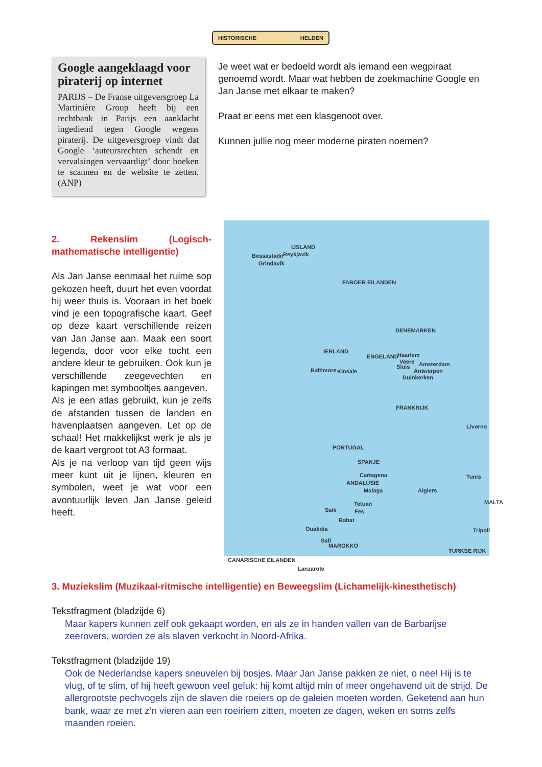HISTORISCHE HELDEN
Google aangeklaagd voor piraterij op internet
PARIJS – De Franse uitgeversgroep La Martinière Group heeft bij een rechtbank in Parijs een aanklacht ingediend tegen Google wegens piraterij. De uitgeversgroep vindt dat Google ‘auteursrechten schendt en vervalsingen vervaardigt’ door boeken te scannen en de website te zetten. (ANP)
Je weet wat er bedoeld wordt als iemand een wegpiraat genoemd wordt. Maar wat hebben de zoekmachine Google en Jan Janse met elkaar te maken?
Praat er eens met een klasgenoot over.
Kunnen jullie nog meer moderne piraten noemen?
2. Rekenslim (Logisch-mathematische intelligentie)
Als Jan Janse eenmaal het ruime sop gekozen heeft, duurt het even voordat hij weer thuis is. Vooraan in het boek vind je een topografische kaart. Geef op deze kaart verschillende reizen van Jan Janse aan. Maak een soort legenda, door voor elke tocht een andere kleur te gebruiken. Ook kun je verschillende zeegevechten en kapingen met symbooltjes aangeven.
Als je een atlas gebruikt, kun je zelfs de afstanden tussen de landen en havenplaatsen aangeven. Let op de schaal! Het makkelijkst werk je als je de kaart vergroot tot A3 formaat.
Als je na verloop van tijd geen wijs meer kunt uit je lijnen, kleuren en symbolen, weet je wat voor een avontuurlijk leven Jan Janse geleid heeft.
IJSLAND
Bessastadir Reykjavik
Grindavik
FAROER EILANDEN
DENEMARKEN
IERLAND
ENGELAND
Baltimore Kinsale
Haarlem
Veere
Sluis Amsterdam
Antwerpen
Duinkerken
FRANKRIJK
PORTUGAL
SPANJE
Cartagena
ANDALUSIE
Malaga
Livorno
Tunis
Algiers
MALTA Tetuan
Fes Salé
Rabat
Oualidia
Safi
MAROKKO
CANARISCHE EILANDEN
Lanzarote
Tripoli
TURKSE RIJK
3. Muziekslim (Muzikaal-ritmische intelligentie) en Beweegslim (Lichamelijk-kinesthetisch)
Tekstfragment (bladzijde 6)
Maar kapers kunnen zelf ook gekaapt worden, en als ze in handen vallen van de Barbarijse zeerovers, worden ze als slaven verkocht in Noord-Afrika.
Tekstfragment (bladzijde 19)
Ook de Nederlandse kapers sneuvelen bij bosjes. Maar Jan Janse pakken ze niet, o nee! Hij is te vlug, of te slim, of hij heeft gewoon veel geluk: hij komt altijd min of meer ongehavend uit de strijd. De allergrootste pechvogels zijn de slaven die roeiers op de galeien moeten worden. Geketend aan hun bank, waar ze met z’n vieren aan een roeiriem zitten, moeten ze dagen, weken en soms zelfs maanden roeien.